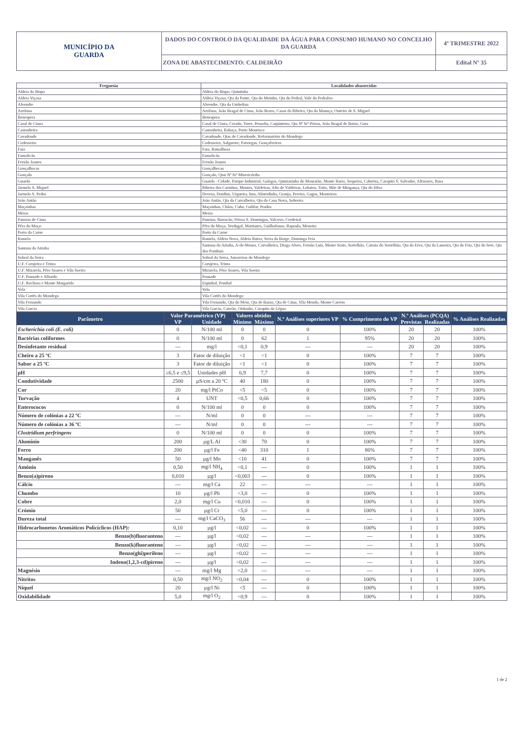| MUNICÍPIO DA GUARDA | DADOS DO CONTROLO DA QUALIDADE DA ÁGUA PARA CONSUMO HUMANO NO CONCELHO DA GUARDA | 4º TRIMESTRE 2022 |
| | ZONA DE ABASTECIMENTO: CALDEIRÃO | Edital Nº 35 |
| Freguesia | Localidades abastecidas |
| --- | --- |
| Aldeia do Bispo | Aldeia do Bispo, Quintinha |
| Aldeia Viçosa | Aldeia Viçosa, Qta da Ponte, Qta do Moinho, Qta do Pedral, Vale do Pedralvo |
| Alvendre | Alvendre, Qta da Umbelina |
| Arrifana | Arrifana, João Bragal de Cima, João Bravo, Casas da Ribeira, Qta da Maunça, Outeiro de S. Miguel |
| Benespera | Benespera |
| Casal de Cinza | Casal de Cinza, Creado, Torre, Pessolta, Carpinteiro, Qta Nª Srª Póvoa, João Bragal de Baixo, Gata |
| Castanheira | Castanheira, Rabaça, Porto Mourisco |
| Cavadoude | Cavadoude, Qtas de Cavadoude, Reformatório do Mondego |
| Codesseiro | Codesseiro, Salgueiro, Paiviegas, Gonçalveiros |
| Faia | Faia, Ramalhosa |
| Famalicão | Famalicão |
| Fernão Joanes | Fernão Joanes |
| Gonçalbocas | Gonçalbocas |
| Gonçalo | Gonçalo, Qtas Nª Srª Misericórdia |
| Guarda | Guarda - Cidade, Parque Industrial, Galegos, Quintazinha do Mouratão, Monte Barro, Sequeira, Cabreira, Carapito S. Salvador, Alfarazes, Rasa |
| Jarmelo S. Miguel | Ribeira dos Carinhos, Montes, Valdeiras, Alto de Valdeiras, Lobatos, Toito, Mãe de Mingança, Qta do Silva |
| Jarmelo S. Pedro | Devesa, Donfins, Urgueira, Ima, Almeidinha, Granja, Pereira, Gagos, Monteiros |
| João Antão | João Antão, Qta da Carvalheira, Qta da Casa Nova, Sobreira |
| Maçainhas | Maçainhas, Chãos, Cubo, Gulifar, Prados |
| Meios | Meios |
| Panoias de Cima | Panoias, Barracão, Póvoa S. Domingos, Valcovo, Cerdeiral |
| Pêra do Moço | Pêra do Moço, Verdugal, Martianes, Guilhafonso, Rapoula, Menoita |
| Porto da Carne | Porto da Carne |
| Ramela | Ramela, Aldeia Nova, Aldeia Ruiva, Serra da Borge, Dominga Feia |
| Santana da Azinha | Santana da Azinha, A-de-Moura, Carvalheira, Diogo Alves, Fernão Luís, Monte Soito, Sortelhão, Catraia do Sortelhão, Qta da Erva, Qta da Lameira, Qta do Frio, Qta do Sete, Qta dos Pombais |
| Sobral da Serra | Sobral da Serra, Amoreiras do Mondego |
| U.F. Corujeira e Trinta | Corujeira, Trinta |
| U.F. Mizarela, Pêro Soares e Vila Soeiro | Mizarela, Pêro Soares, Vila Soeiro |
| U.F. Pousade e Albardo | Pousade |
| U.F. Rochoso e Monte Margarida | Espinhal, Pombal |
| Vela | Vela |
| Vila Cortês do Mondego | Vila Cortês do Mondego |
| Vila Fernando | Vila Fernando, Qta do Meio, Qta de Baixo, Qta de Cima, Vila Mendo, Monte Carreto |
| Vila Garcia | Vila Garcia, Cairrão, Ordonho, Carapito da Légua |
| Parâmetro | Valor Paramétrico (VP) | | Valores obtidos | | N.º Análises superiores VP | % Cumprimento do VP | N.º Análises (PCQA) | | % Análises Realizadas |
| --- | --- | --- | --- | --- | --- | --- | --- | --- | --- |
| | VP | Unidade | Mínimo | Máximo | | | Previstas | Realizadas | |
| Escherichia coli (E. coli) | 0 | N/100 ml | 0 | 0 | 0 | 100% | 20 | 20 | 100% |
| Bactérias coliformes | 0 | N/100 ml | 0 | 62 | 1 | 95% | 20 | 20 | 100% |
| Desinfetante residual | --- | mg/l | <0,1 | 0,9 | --- | --- | 20 | 20 | 100% |
| Cheiro a 25 ºC | 3 | Fator de diluição | <1 | <1 | 0 | 100% | 7 | 7 | 100% |
| Sabor a 25 ºC | 3 | Fator de diluição | <1 | <1 | 0 | 100% | 7 | 7 | 100% |
| pH | ≥6,5 e ≤9,5 | Unidades pH | 6,9 | 7,7 | 0 | 100% | 7 | 7 | 100% |
| Condutividade | 2500 | µS/cm a 20 ºC | 40 | 180 | 0 | 100% | 7 | 7 | 100% |
| Cor | 20 | mg/l PtCo | <5 | <5 | 0 | 100% | 7 | 7 | 100% |
| Turvação | 4 | UNT | <0,5 | 0,66 | 0 | 100% | 7 | 7 | 100% |
| Enterococos | 0 | N/100 ml | 0 | 0 | 0 | 100% | 7 | 7 | 100% |
| Número de colónias a 22 ºC | --- | N/ml | 0 | 0 | --- | --- | 7 | 7 | 100% |
| Número de colónias a 36 ºC | --- | N/ml | 0 | 0 | --- | --- | 7 | 7 | 100% |
| Clostridium perfringens | 0 | N/100 ml | 0 | 0 | 0 | 100% | 7 | 7 | 100% |
| Alumínio | 200 | µg/L Al | <30 | 70 | 0 | 100% | 7 | 7 | 100% |
| Ferro | 200 | µg/l Fe | <40 | 310 | 1 | 86% | 7 | 7 | 100% |
| Manganês | 50 | µg/l Mn | <10 | 41 | 0 | 100% | 7 | 7 | 100% |
| Amónio | 0,50 | mg/l NH<sub>4</sub> | <0,1 | --- | 0 | 100% | 1 | 1 | 100% |
| Benzo(a)pireno | 0,010 | µg/l | <0,003 | --- | 0 | 100% | 1 | 1 | 100% |
| Cálcio | --- | mg/l Ca | 22 | --- | --- | --- | 1 | 1 | 100% |
| Chumbo | 10 | µg/l Pb | <3,0 | --- | 0 | 100% | 1 | 1 | 100% |
| Cobre | 2,0 | mg/l Cu | <0,010 | --- | 0 | 100% | 1 | 1 | 100% |
| Crómio | 50 | µg/l Cr | <5,0 | --- | 0 | 100% | 1 | 1 | 100% |
| Dureza total | --- | mg/l CaCO<sub>3</sub> | 56 | --- | --- | --- | 1 | 1 | 100% |
| Hidrocarbonetos Aromáticos Policíclicos (HAP): | 0,10 | µg/l | <0,02 | --- | 0 | 100% | 1 | 1 | 100% |
| Benzo(b)fluoranteno | --- | µg/l | <0,02 | --- | --- | --- | 1 | 1 | 100% |
| Benzo(k)fluoranteno | --- | µg/l | <0,02 | --- | --- | --- | 1 | 1 | 100% |
| Benzo(ghi)perileno | --- | µg/l | <0,02 | --- | --- | --- | 1 | 1 | 100% |
| Indeno(1,2,3-cd)pireno | --- | µg/l | <0,02 | --- | --- | --- | 1 | 1 | 100% |
| Magnésio | --- | mg/l Mg | <2,0 | --- | --- | --- | 1 | 1 | 100% |
| Nitritos | 0,50 | mg/l NO<sub>2</sub> | <0,04 | --- | 0 | 100% | 1 | 1 | 100% |
| Níquel | 20 | µg/l Ni | <5 | --- | 0 | 100% | 1 | 1 | 100% |
| Oxidabilidade | 5,0 | mg/l O<sub>2</sub> | <0,9 | --- | 0 | 100% | 1 | 1 | 100% |
1 de 2